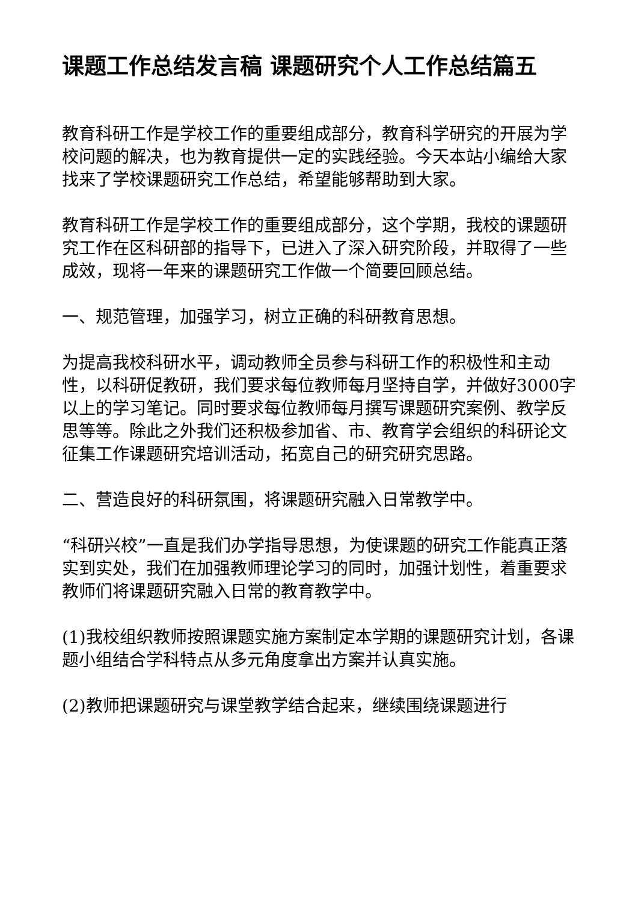课题工作总结发言稿 课题研究个人工作总结篇五
教育科研工作是学校工作的重要组成部分，教育科学研究的开展为学校问题的解决，也为教育提供一定的实践经验。今天本站小编给大家找来了学校课题研究工作总结，希望能够帮助到大家。
教育科研工作是学校工作的重要组成部分，这个学期，我校的课题研究工作在区科研部的指导下，已进入了深入研究阶段，并取得了一些成效，现将一年来的课题研究工作做一个简要回顾总结。
一、规范管理，加强学习，树立正确的科研教育思想。
为提高我校科研水平，调动教师全员参与科研工作的积极性和主动性，以科研促教研，我们要求每位教师每月坚持自学，并做好3000字以上的学习笔记。同时要求每位教师每月撰写课题研究案例、教学反思等等。除此之外我们还积极参加省、市、教育学会组织的科研论文征集工作课题研究培训活动，拓宽自己的研究研究思路。
二、营造良好的科研氛围，将课题研究融入日常教学中。
“科研兴校”一直是我们办学指导思想，为使课题的研究工作能真正落实到实处，我们在加强教师理论学习的同时，加强计划性，着重要求教师们将课题研究融入日常的教育教学中。
(1)我校组织教师按照课题实施方案制定本学期的课题研究计划，各课题小组结合学科特点从多元角度拿出方案并认真实施。
(2)教师把课题研究与课堂教学结合起来，继续围绕课题进行